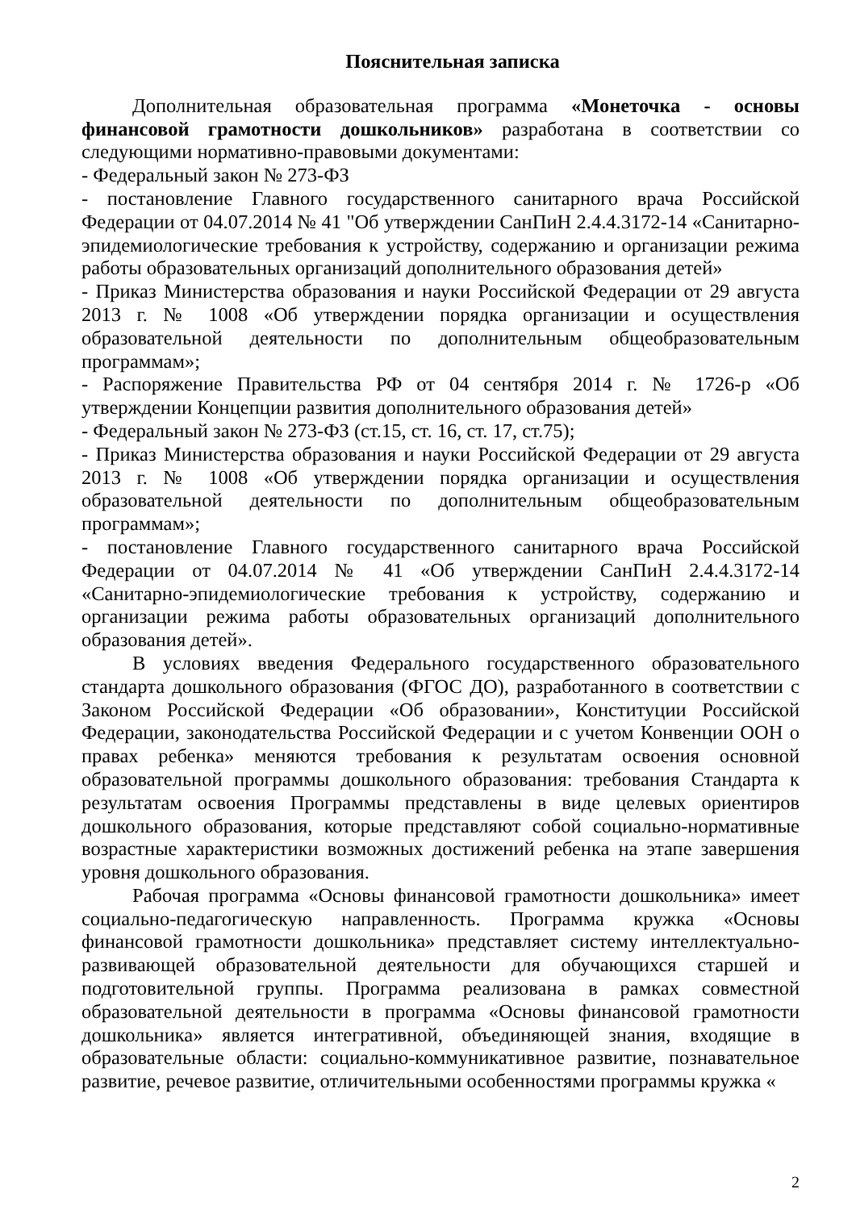Пояснительная записка
Дополнительная образовательная программа «Монеточка - основы финансовой грамотности дошкольников» разработана в соответствии со следующими нормативно-правовыми документами:
- Федеральный закон № 273-ФЗ
- постановление Главного государственного санитарного врача Российской Федерации от 04.07.2014 № 41 "Об утверждении СанПиН 2.4.4.3172-14 «Санитарно-эпидемиологические требования к устройству, содержанию и организации режима работы образовательных организаций дополнительного образования детей»
- Приказ Министерства образования и науки Российской Федерации от 29 августа 2013 г. № 1008 «Об утверждении порядка организации и осуществления образовательной деятельности по дополнительным общеобразовательным программам»;
- Распоряжение Правительства РФ от 04 сентября 2014 г. № 1726-р «Об утверждении Концепции развития дополнительного образования детей»
- Федеральный закон № 273-ФЗ (ст.15, ст. 16, ст. 17, ст.75);
- Приказ Министерства образования и науки Российской Федерации от 29 августа 2013 г. № 1008 «Об утверждении порядка организации и осуществления образовательной деятельности по дополнительным общеобразовательным программам»;
- постановление Главного государственного санитарного врача Российской Федерации от 04.07.2014 № 41 «Об утверждении СанПиН 2.4.4.3172-14 «Санитарно-эпидемиологические требования к устройству, содержанию и организации режима работы образовательных организаций дополнительного образования детей».
В условиях введения Федерального государственного образовательного стандарта дошкольного образования (ФГОС ДО), разработанного в соответствии с Законом Российской Федерации «Об образовании», Конституции Российской Федерации, законодательства Российской Федерации и с учетом Конвенции ООН о правах ребенка» меняются требования к результатам освоения основной образовательной программы дошкольного образования: требования Стандарта к результатам освоения Программы представлены в виде целевых ориентиров дошкольного образования, которые представляют собой социально-нормативные возрастные характеристики возможных достижений ребенка на этапе завершения уровня дошкольного образования.
Рабочая программа «Основы финансовой грамотности дошкольника» имеет социально-педагогическую направленность. Программа кружка «Основы финансовой грамотности дошкольника» представляет систему интеллектуально-развивающей образовательной деятельности для обучающихся старшей и подготовительной группы. Программа реализована в рамках совместной образовательной деятельности в программа «Основы финансовой грамотности дошкольника» является интегративной, объединяющей знания, входящие в образовательные области: социально-коммуникативное развитие, познавательное развитие, речевое развитие, отличительными особенностями программы кружка «
2